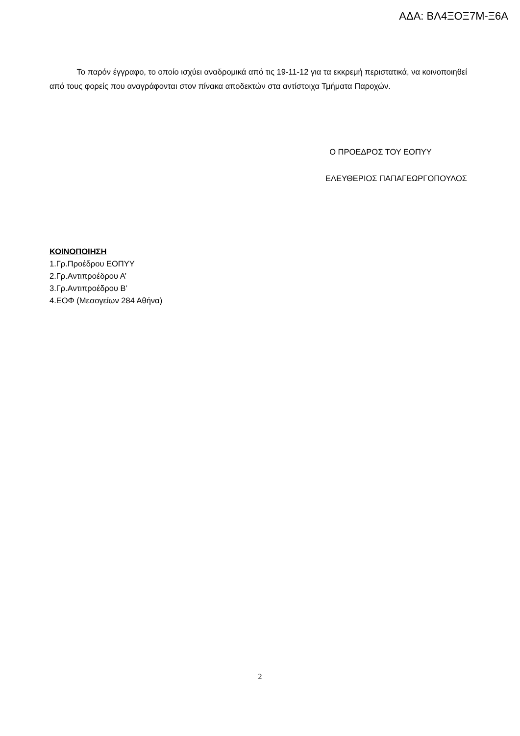ΑΔΑ: ΒΛ4ΞΟΞ7Μ-Ξ6Α
Το παρόν έγγραφο, το οποίο ισχύει αναδρομικά από τις 19-11-12 για τα εκκρεμή περιστατικά, να κοινοποιηθεί από τους φορείς που αναγράφονται στον πίνακα αποδεκτών στα αντίστοιχα Τμήματα Παροχών.
Ο ΠΡΟΕΔΡΟΣ ΤΟΥ ΕΟΠΥΥ
ΕΛΕΥΘΕΡΙΟΣ ΠΑΠΑΓΕΩΡΓΟΠΟΥΛΟΣ
ΚΟΙΝΟΠΟΙΗΣΗ
1.Γρ.Προέδρου ΕΟΠΥΥ
2.Γρ.Αντιπροέδρου Α’
3.Γρ.Αντιπροέδρου Β’
4.ΕΟΦ (Μεσογείων 284 Αθήνα)
2